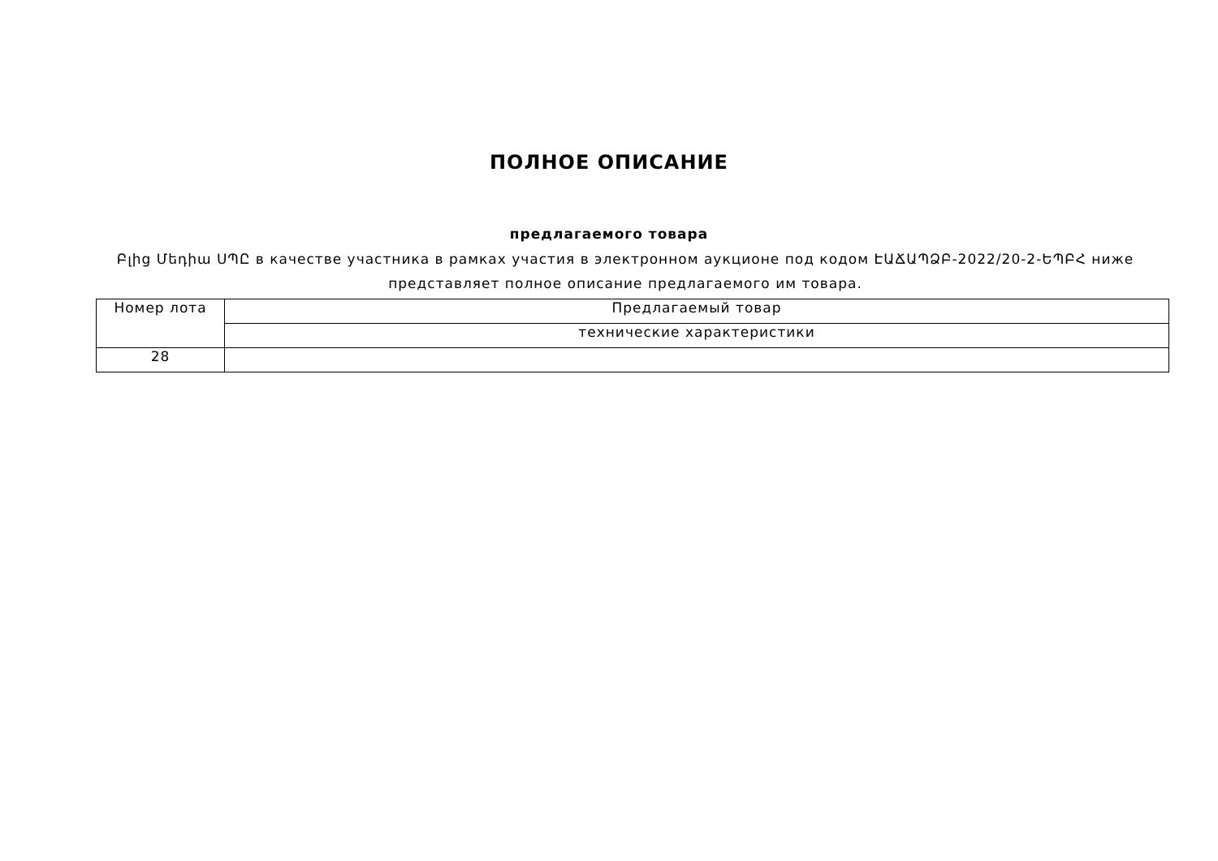ПОЛНОЕ ОПИСАНИЕ
предлагаемого товара
Բլից Մեդիա ՍՊԸ в качестве участника в рамках участия в электронном аукционе под кодом ԷԱՃԱՊՁԲ-2022/20-2-ԵՊԲՀ ниже представляет полное описание предлагаемого им товара.
| Номер лота | Предлагаемый товар |
| | технические характеристики |
| 28 | |